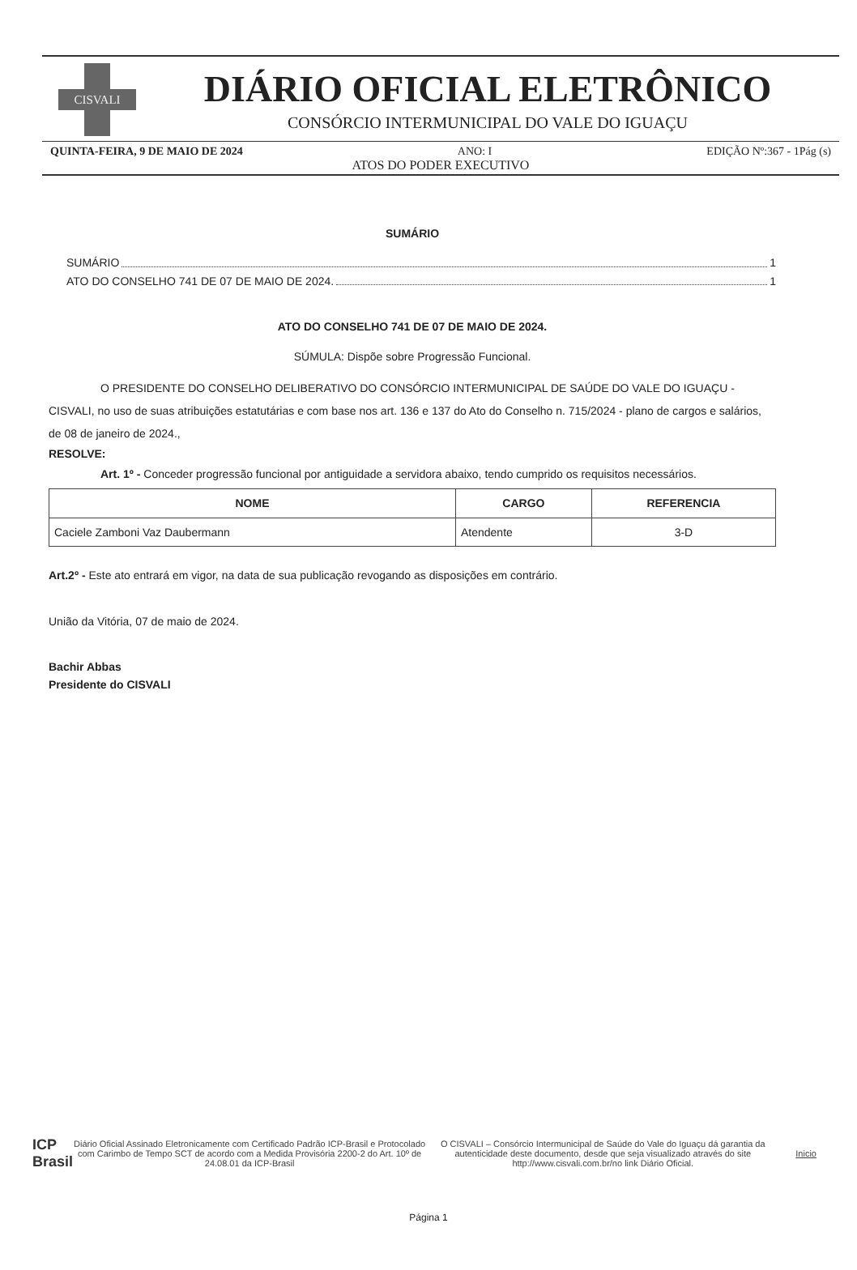CISVALI
DIÁRIO OFICIAL ELETRÔNICO
CONSÓRCIO INTERMUNICIPAL DO VALE DO IGUAÇU
QUINTA-FEIRA, 9 DE MAIO DE 2024 ANO: I EDIÇÃO Nº:367 - 1Pág (s)
ATOS DO PODER EXECUTIVO
SUMÁRIO
SUMÁRIO 1
ATO DO CONSELHO 741 DE 07 DE MAIO DE 2024. 1
ATO DO CONSELHO 741 DE 07 DE MAIO DE 2024.
SÚMULA: Dispõe sobre Progressão Funcional.
O PRESIDENTE DO CONSELHO DELIBERATIVO DO CONSÓRCIO INTERMUNICIPAL DE SAÚDE DO VALE DO IGUAÇU - CISVALI, no uso de suas atribuições estatutárias e com base nos art. 136 e 137 do Ato do Conselho n. 715/2024 - plano de cargos e salários, de 08 de janeiro de 2024.,
RESOLVE:
Art. 1º - Conceder progressão funcional por antiguidade a servidora abaixo, tendo cumprido os requisitos necessários.
| NOME | CARGO | REFERENCIA |
| --- | --- | --- |
| Caciele Zamboni Vaz Daubermann | Atendente | 3-D |
Art.2º - Este ato entrará em vigor, na data de sua publicação revogando as disposições em contrário.
União da Vitória, 07 de maio de 2024.
Bachir Abbas
Presidente do CISVALI
ICP
Brasil
Diário Oficial Assinado Eletronicamente com Certificado Padrão ICP-Brasil e Protocolado com Carimbo de Tempo SCT de acordo com a Medida Provisória 2200-2 do Art. 10º de 24.08.01 da ICP-Brasil
O CISVALI – Consórcio Intermunicipal de Saúde do Vale do Iguaçu dá garantia da autenticidade deste documento, desde que seja visualizado através do site http://www.cisvali.com.br/no link Diário Oficial.
Inicio
Página 1